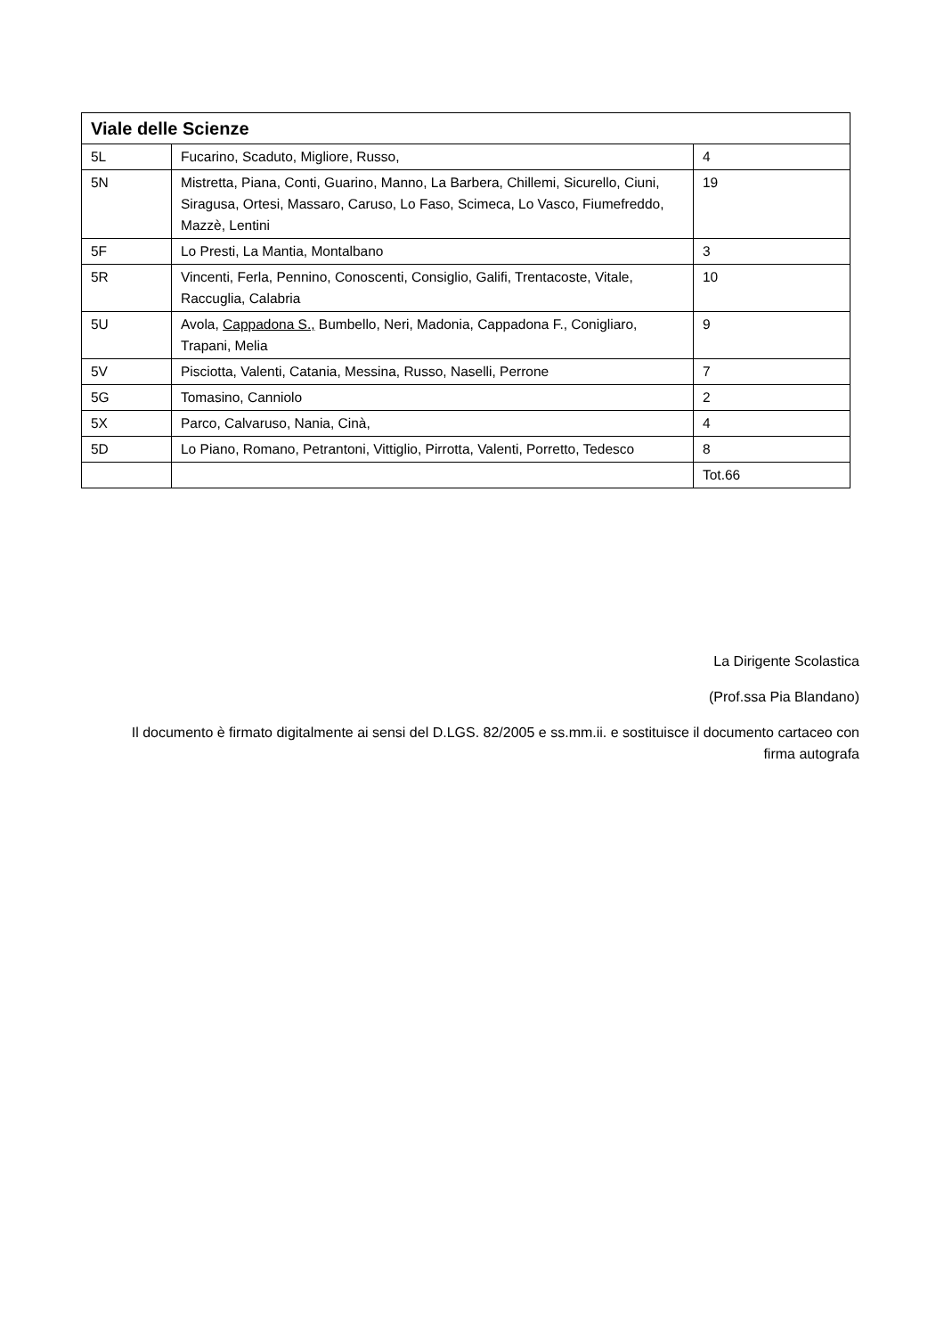| Viale delle Scienze | | |
| --- | --- | --- |
| 5L | Fucarino, Scaduto, Migliore, Russo, | 4 |
| 5N | Mistretta, Piana, Conti, Guarino, Manno, La Barbera, Chillemi, Sicurello, Ciuni, Siragusa, Ortesi, Massaro, Caruso, Lo Faso, Scimeca, Lo Vasco, Fiumefreddo, Mazzè, Lentini | 19 |
| 5F | Lo Presti, La Mantia, Montalbano | 3 |
| 5R | Vincenti, Ferla, Pennino, Conoscenti, Consiglio, Galifi, Trentacoste, Vitale, Raccuglia, Calabria | 10 |
| 5U | Avola, Cappadona S., Bumbello, Neri, Madonia, Cappadona F., Conigliaro, Trapani, Melia | 9 |
| 5V | Pisciotta, Valenti, Catania, Messina, Russo, Naselli, Perrone | 7 |
| 5G | Tomasino, Canniolo | 2 |
| 5X | Parco, Calvaruso, Nania, Cinà, | 4 |
| 5D | Lo Piano, Romano, Petrantoni, Vittiglio, Pirrotta, Valenti, Porretto, Tedesco | 8 |
| | | Tot.66 |
La Dirigente Scolastica
(Prof.ssa Pia Blandano)
Il documento è firmato digitalmente ai sensi del D.LGS. 82/2005 e ss.mm.ii. e sostituisce il documento cartaceo con firma autografa